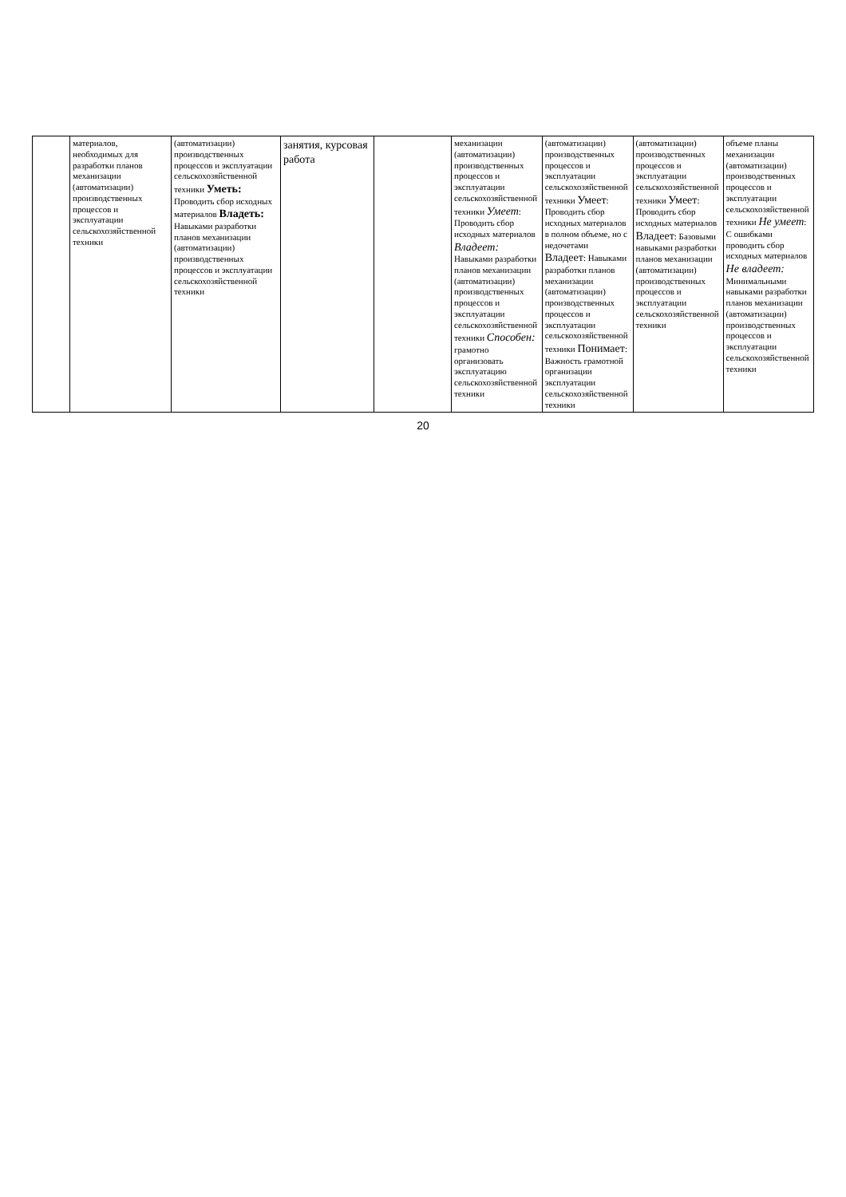| | материалов, необходимых для разработки планов механизации (автоматизации) производственных процессов и эксплуатации сельскохозяйственной техники | (автоматизации) производственных процессов и эксплуатации сельскохозяйственной техники Уметь: Проводить сбор исходных материалов Владеть: Навыками разработки планов механизации (автоматизации) производственных процессов и эксплуатации сельскохозяйственной техники | занятия, курсовая работа | | механизации (автоматизации) производственных процессов и эксплуатации сельскохозяйственной техники Умеет : Проводить сбор исходных материалов Владеет: Навыками разработки планов механизации (автоматизации) производственных процессов и эксплуатации сельскохозяйственной техники Способен: грамотно организовать эксплуатацию сельскохозяйственной техники | (автоматизации) производственных процессов и эксплуатации сельскохозяйственной техники Умеет : Проводить сбор исходных материалов в полном объеме, но с недочетами Владеет : Навыками разработки планов механизации (автоматизации) производственных процессов и эксплуатации сельскохозяйственной техники Понимает : Важность грамотной организации эксплуатации сельскохозяйственной техники | (автоматизации) производственных процессов и эксплуатации сельскохозяйственной техники Умеет : Проводить сбор исходных материалов Владеет : Базовыми навыками разработки планов механизации (автоматизации) производственных процессов и эксплуатации сельскохозяйственной техники | объеме планы механизации (автоматизации) производственных процессов и эксплуатации сельскохозяйственной техники Не умеет : С ошибками проводить сбор исходных материалов Не владеет: Минимальными навыками разработки планов механизации (автоматизации) производственных процессов и эксплуатации сельскохозяйственной техники |
20